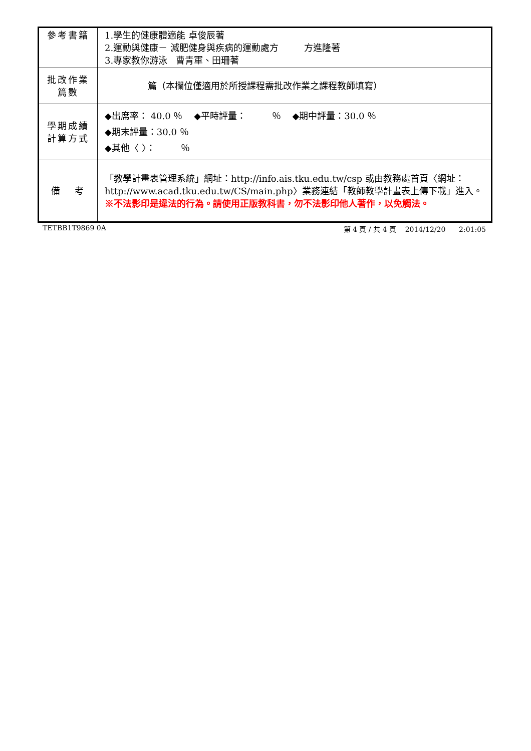| 參考書籍 | 1.學生的健康體適能 卓俊辰著 2.運動與健康－ 減肥健身與疾病的運動處方 方進隆著 3.專家教你游泳 曹青軍、田珊著 |
| 批改作業 篇數 | 篇（本欄位僅適用於所授課程需批改作業之課程教師填寫） |
| 學期成績 計算方式 | ◆出席率： 40.0 ％ ◆平時評量： ％ ◆期中評量：30.0 ％ ◆期末評量：30.0 ％ ◆其他〈 〉： ％ |
| 備 考 | 「教學計畫表管理系統」網址： http://info.ais.tku.edu.tw/csp 或由教務處首頁〈網址： http://www.acad.tku.edu.tw/CS/main.php 〉業務連結「教師教學計畫表上傳下載」進入。 ※不法影印是違法的行為。請使用正版教科書，勿不法影印他人著作，以免觸法。 |
TETBB1T9869 0A 第 4 頁 / 共 4 頁 2014/12/20 2:01:05